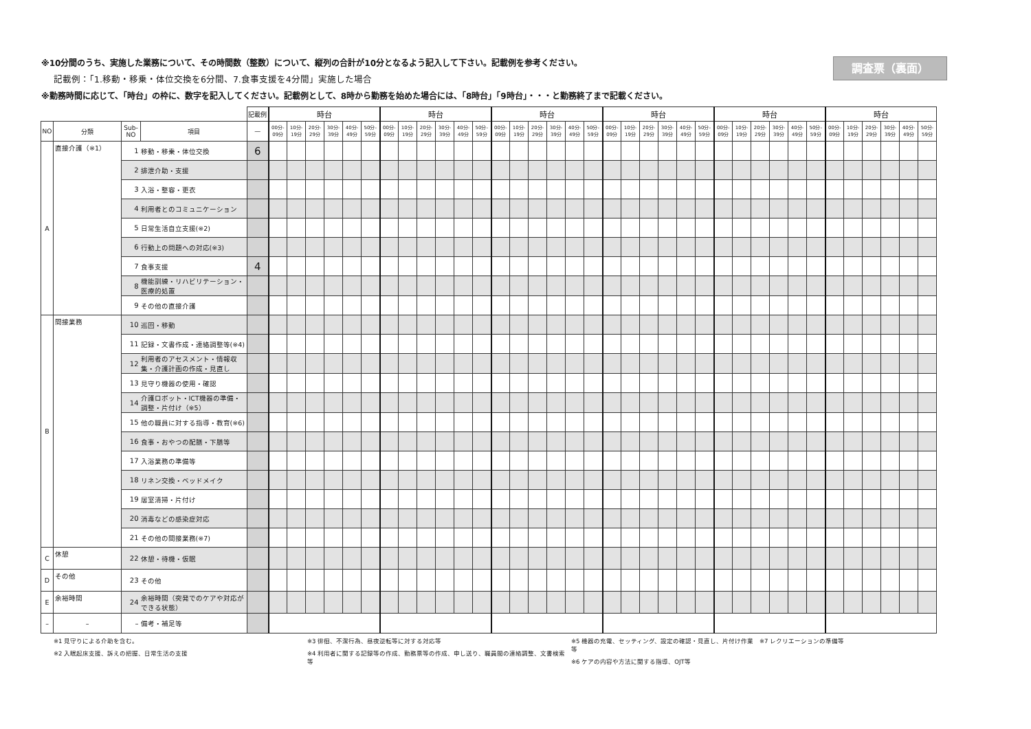※10分間のうち、実施した業務について、その時間数（整数）について、縦列の合計が10分となるよう記入して下さい。記載例を参考ください。
記載例：「1.移動・移乗・体位交換を6分間、7.食事支援を4分間」実施した場合
※勤務時間に応じて、「時台」の枠に、数字を記入してください。記載例として、8時から勤務を始めた場合には、「8時台」「9時台」・・・と勤務終了まで記載ください。
調査票（裏面）
| | | | | 記載例 | 時台 | | | | | | 時台 | | | | | | 時台 | | | | | | 時台 | | | | | | 時台 | | | | | | 時台 | | | | | |
| NO | 分類 | Sub- NO | 項目 | — | 00分- 09分 | 10分- 19分 | 20分- 29分 | 30分- 39分 | 40分- 49分 | 50分- 59分 | 00分- 09分 | 10分- 19分 | 20分- 29分 | 30分- 39分 | 40分- 49分 | 50分- 59分 | 00分- 09分 | 10分- 19分 | 20分- 29分 | 30分- 39分 | 40分- 49分 | 50分- 59分 | 00分- 09分 | 10分- 19分 | 20分- 29分 | 30分- 39分 | 40分- 49分 | 50分- 59分 | 00分- 09分 | 10分- 19分 | 20分- 29分 | 30分- 39分 | 40分- 49分 | 50分- 59分 | 00分- 09分 | 10分- 19分 | 20分- 29分 | 30分- 39分 | 40分- 49分 | 50分- 59分 |
| A | 直接介護（※1） | 1 | 移動・移乗・体位交換 | 6 | | | | | | | | | | | | | | | | | | | | | | | | | | | | | | | | | | | | |
| | | 2 | 排泄介助・支援 | | | | | | | | | | | | | | | | | | | | | | | | | | | | | | | | | | | | | |
| | | 3 | 入浴・整容・更衣 | | | | | | | | | | | | | | | | | | | | | | | | | | | | | | | | | | | | | |
| | | 4 | 利用者とのコミュニケーション | | | | | | | | | | | | | | | | | | | | | | | | | | | | | | | | | | | | | |
| | | 5 | 日常生活自立支援(※2) | | | | | | | | | | | | | | | | | | | | | | | | | | | | | | | | | | | | | |
| | | 6 | 行動上の問題への対応(※3) | | | | | | | | | | | | | | | | | | | | | | | | | | | | | | | | | | | | | |
| | | 7 | 食事支援 | 4 | | | | | | | | | | | | | | | | | | | | | | | | | | | | | | | | | | | | |
| | | 8 | 機能訓練・リハビリテーション・医療的処置 | | | | | | | | | | | | | | | | | | | | | | | | | | | | | | | | | | | | | |
| | | 9 | その他の直接介護 | | | | | | | | | | | | | | | | | | | | | | | | | | | | | | | | | | | | | |
| B | 間接業務 | 10 | 巡回・移動 | | | | | | | | | | | | | | | | | | | | | | | | | | | | | | | | | | | | | |
| | | 11 | 記録・文書作成・連絡調整等(※4) | | | | | | | | | | | | | | | | | | | | | | | | | | | | | | | | | | | | | |
| | | 12 | 利用者のアセスメント・情報収集・介護計画の作成・見直し | | | | | | | | | | | | | | | | | | | | | | | | | | | | | | | | | | | | | |
| | | 13 | 見守り機器の使用・確認 | | | | | | | | | | | | | | | | | | | | | | | | | | | | | | | | | | | | | |
| | | 14 | 介護ロボット・ICT機器の準備・調整・片付け（※5） | | | | | | | | | | | | | | | | | | | | | | | | | | | | | | | | | | | | | |
| | | 15 | 他の職員に対する指導・教育(※6) | | | | | | | | | | | | | | | | | | | | | | | | | | | | | | | | | | | | | |
| | | 16 | 食事・おやつの配膳・下膳等 | | | | | | | | | | | | | | | | | | | | | | | | | | | | | | | | | | | | | |
| | | 17 | 入浴業務の準備等 | | | | | | | | | | | | | | | | | | | | | | | | | | | | | | | | | | | | | |
| | | 18 | リネン交換・ベッドメイク | | | | | | | | | | | | | | | | | | | | | | | | | | | | | | | | | | | | | |
| | | 19 | 居室清掃・片付け | | | | | | | | | | | | | | | | | | | | | | | | | | | | | | | | | | | | | |
| | | 20 | 消毒などの感染症対応 | | | | | | | | | | | | | | | | | | | | | | | | | | | | | | | | | | | | | |
| | | 21 | その他の間接業務(※7) | | | | | | | | | | | | | | | | | | | | | | | | | | | | | | | | | | | | | |
| C | 休憩 | 22 | 休憩・待機・仮眠 | | | | | | | | | | | | | | | | | | | | | | | | | | | | | | | | | | | | | |
| D | その他 | 23 | その他 | | | | | | | | | | | | | | | | | | | | | | | | | | | | | | | | | | | | | |
| E | 余裕時間 | 24 | 余裕時間（突発でのケアや対応ができる状態） | | | | | | | | | | | | | | | | | | | | | | | | | | | | | | | | | | | | | |
| – | – | – | 備考・補足等 | | | | | | | | | | | | | | | | | | | | | | | | | | | | | | | | | | | | | |
※1 見守りによる介助を含む。
※2 入眠起床支援、訴えの把握、日常生活の支援
※3 徘徊、不潔行為、昼夜逆転等に対する対応等
※4 利用者に関する記録等の作成、勤務票等の作成、申し送り、職員間の連絡調整、文書検索等
※5 機器の充電、セッティング、設定の確認・見直し、片付け作業等
※6 ケアの内容や方法に関する指導、OJT等
※7 レクリエーションの準備等